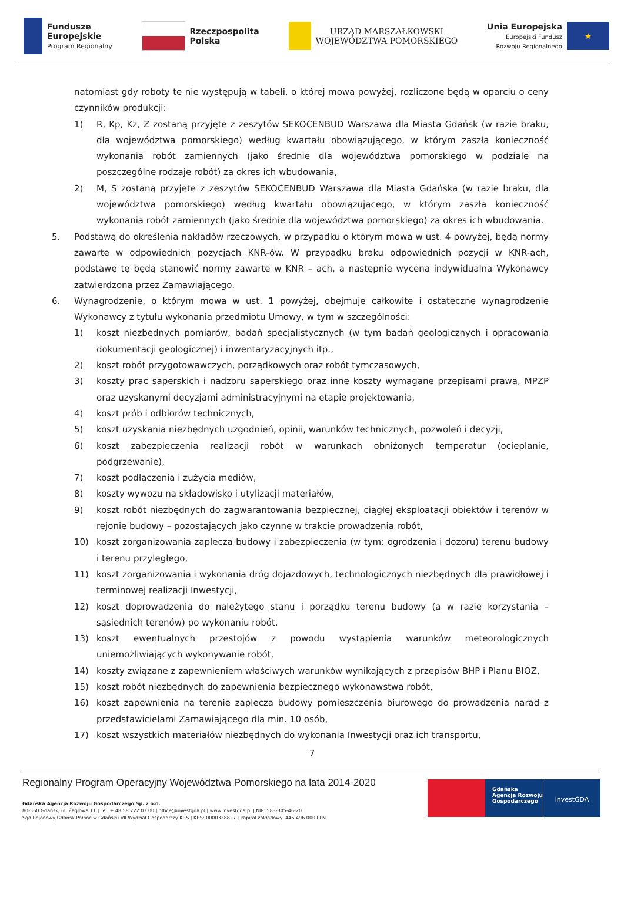Fundusze
Europejskie
Program Regionalny
Rzeczpospolita
Polska
URZĄD MARSZAŁKOWSKI
WOJEWÓDZTWA POMORSKIEGO
Unia Europejska
Europejski Fundusz
Rozwoju Regionalnego
★
natomiast gdy roboty te nie występują w tabeli, o której mowa powyżej, rozliczone będą w oparciu o ceny czynników produkcji:
1) R, Kp, Kz, Z zostaną przyjęte z zeszytów SEKOCENBUD Warszawa dla Miasta Gdańsk (w razie braku, dla województwa pomorskiego) według kwartału obowiązującego, w którym zaszła konieczność wykonania robót zamiennych (jako średnie dla województwa pomorskiego w podziale na poszczególne rodzaje robót) za okres ich wbudowania,
2) M, S zostaną przyjęte z zeszytów SEKOCENBUD Warszawa dla Miasta Gdańska (w razie braku, dla województwa pomorskiego) według kwartału obowiązującego, w którym zaszła konieczność wykonania robót zamiennych (jako średnie dla województwa pomorskiego) za okres ich wbudowania.
5. Podstawą do określenia nakładów rzeczowych, w przypadku o którym mowa w ust. 4 powyżej, będą normy zawarte w odpowiednich pozycjach KNR-ów. W przypadku braku odpowiednich pozycji w KNR-ach, podstawę tę będą stanowić normy zawarte w KNR – ach, a następnie wycena indywidualna Wykonawcy zatwierdzona przez Zamawiającego.
6. Wynagrodzenie, o którym mowa w ust. 1 powyżej, obejmuje całkowite i ostateczne wynagrodzenie Wykonawcy z tytułu wykonania przedmiotu Umowy, w tym w szczególności:
1) koszt niezbędnych pomiarów, badań specjalistycznych (w tym badań geologicznych i opracowania dokumentacji geologicznej) i inwentaryzacyjnych itp.,
2) koszt robót przygotowawczych, porządkowych oraz robót tymczasowych,
3) koszty prac saperskich i nadzoru saperskiego oraz inne koszty wymagane przepisami prawa, MPZP oraz uzyskanymi decyzjami administracyjnymi na etapie projektowania,
4) koszt prób i odbiorów technicznych,
5) koszt uzyskania niezbędnych uzgodnień, opinii, warunków technicznych, pozwoleń i decyzji,
6) koszt zabezpieczenia realizacji robót w warunkach obniżonych temperatur (ocieplanie, podgrzewanie),
7) koszt podłączenia i zużycia mediów,
8) koszty wywozu na składowisko i utylizacji materiałów,
9) koszt robót niezbędnych do zagwarantowania bezpiecznej, ciągłej eksploatacji obiektów i terenów w rejonie budowy – pozostających jako czynne w trakcie prowadzenia robót,
10) koszt zorganizowania zaplecza budowy i zabezpieczenia (w tym: ogrodzenia i dozoru) terenu budowy i terenu przyległego,
11) koszt zorganizowania i wykonania dróg dojazdowych, technologicznych niezbędnych dla prawidłowej i terminowej realizacji Inwestycji,
12) koszt doprowadzenia do należytego stanu i porządku terenu budowy (a w razie korzystania – sąsiednich terenów) po wykonaniu robót,
13) koszt ewentualnych przestojów z powodu wystąpienia warunków meteorologicznych uniemożliwiających wykonywanie robót,
14) koszty związane z zapewnieniem właściwych warunków wynikających z przepisów BHP i Planu BIOZ,
15) koszt robót niezbędnych do zapewnienia bezpiecznego wykonawstwa robót,
16) koszt zapewnienia na terenie zaplecza budowy pomieszczenia biurowego do prowadzenia narad z przedstawicielami Zamawiającego dla min. 10 osób,
17) koszt wszystkich materiałów niezbędnych do wykonania Inwestycji oraz ich transportu,
7
Regionalny Program Operacyjny Województwa Pomorskiego na lata 2014-2020
Gdańska Agencja Rozwoju Gospodarczego Sp. z o.o.
80-560 Gdańsk, ul. Żaglowa 11 | Tel. + 48 58 722 03 00 | office@investgda.pl | www.investgda.pl | NIP: 583-305-46-20
Sąd Rejonowy Gdańsk-Północ w Gdańsku VII Wydział Gospodarczy KRS | KRS: 0000328827 | kapitał zakładowy: 446.496.000 PLN
Gdańska
Agencja Rozwoju
Gospodarczego
investGDA